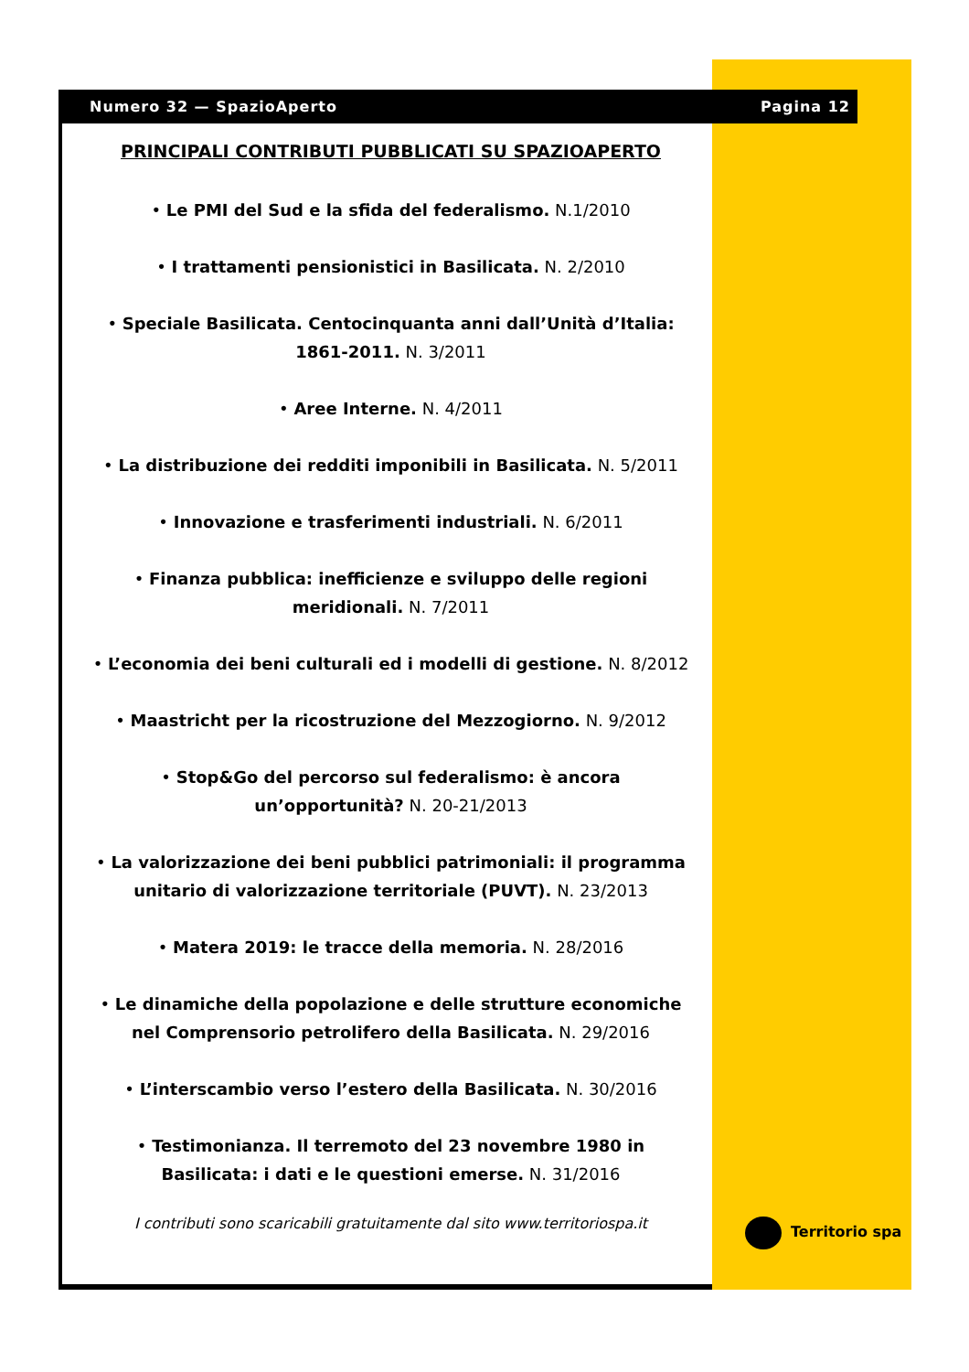Numero 32 — SpazioAperto Pagina 12
PRINCIPALI CONTRIBUTI PUBBLICATI SU SPAZIOAPERTO
• Le PMI del Sud e la sfida del federalismo. N.1/2010
• I trattamenti pensionistici in Basilicata. N. 2/2010
• Speciale Basilicata. Centocinquanta anni dall’Unità d’Italia: 1861-2011. N. 3/2011
• Aree Interne. N. 4/2011
• La distribuzione dei redditi imponibili in Basilicata. N. 5/2011
• Innovazione e trasferimenti industriali. N. 6/2011
• Finanza pubblica: inefficienze e sviluppo delle regioni meridionali. N. 7/2011
• L’economia dei beni culturali ed i modelli di gestione. N. 8/2012
• Maastricht per la ricostruzione del Mezzogiorno. N. 9/2012
• Stop&Go del percorso sul federalismo: è ancora un’opportunità? N. 20-21/2013
• La valorizzazione dei beni pubblici patrimoniali: il programma unitario di valorizzazione territoriale (PUVT). N. 23/2013
• Matera 2019: le tracce della memoria. N. 28/2016
• Le dinamiche della popolazione e delle strutture economiche nel Comprensorio petrolifero della Basilicata. N. 29/2016
• L’interscambio verso l’estero della Basilicata. N. 30/2016
• Testimonianza. Il terremoto del 23 novembre 1980 in Basilicata: i dati e le questioni emerse. N. 31/2016
I contributi sono scaricabili gratuitamente dal sito www.territoriospa.it
Territorio spa